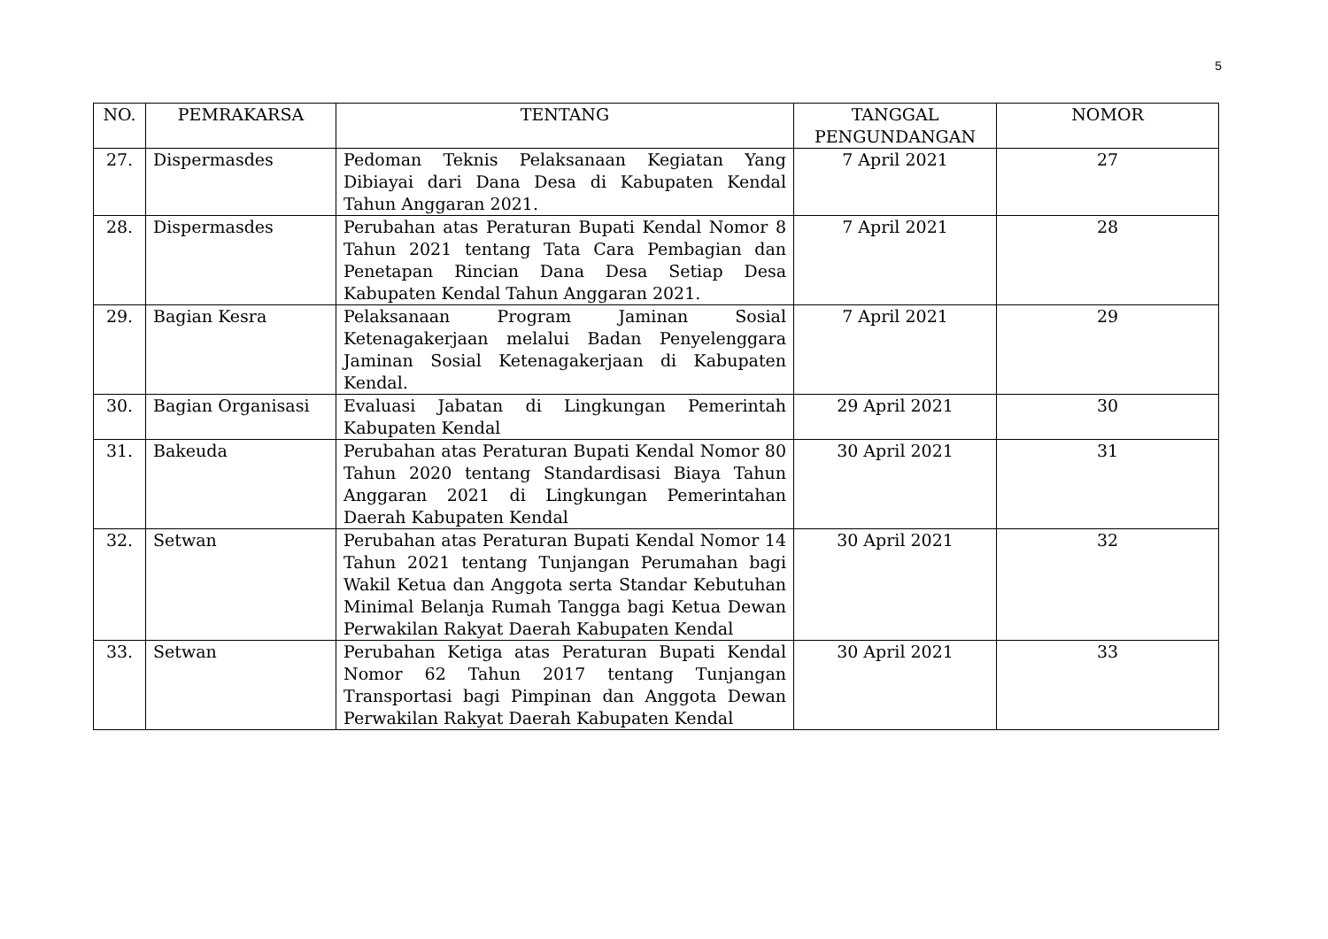5
| NO. | PEMRAKARSA | TENTANG | TANGGAL PENGUNDANGAN | NOMOR |
| --- | --- | --- | --- | --- |
| 27. | Dispermasdes | Pedoman Teknis Pelaksanaan Kegiatan Yang Dibiayai dari Dana Desa di Kabupaten Kendal Tahun Anggaran 2021. | 7 April 2021 | 27 |
| 28. | Dispermasdes | Perubahan atas Peraturan Bupati Kendal Nomor 8 Tahun 2021 tentang Tata Cara Pembagian dan Penetapan Rincian Dana Desa Setiap Desa Kabupaten Kendal Tahun Anggaran 2021. | 7 April 2021 | 28 |
| 29. | Bagian Kesra | Pelaksanaan Program Jaminan Sosial Ketenagakerjaan melalui Badan Penyelenggara Jaminan Sosial Ketenagakerjaan di Kabupaten Kendal. | 7 April 2021 | 29 |
| 30. | Bagian Organisasi | Evaluasi Jabatan di Lingkungan Pemerintah Kabupaten Kendal | 29 April 2021 | 30 |
| 31. | Bakeuda | Perubahan atas Peraturan Bupati Kendal Nomor 80 Tahun 2020 tentang Standardisasi Biaya Tahun Anggaran 2021 di Lingkungan Pemerintahan Daerah Kabupaten Kendal | 30 April 2021 | 31 |
| 32. | Setwan | Perubahan atas Peraturan Bupati Kendal Nomor 14 Tahun 2021 tentang Tunjangan Perumahan bagi Wakil Ketua dan Anggota serta Standar Kebutuhan Minimal Belanja Rumah Tangga bagi Ketua Dewan Perwakilan Rakyat Daerah Kabupaten Kendal | 30 April 2021 | 32 |
| 33. | Setwan | Perubahan Ketiga atas Peraturan Bupati Kendal Nomor 62 Tahun 2017 tentang Tunjangan Transportasi bagi Pimpinan dan Anggota Dewan Perwakilan Rakyat Daerah Kabupaten Kendal | 30 April 2021 | 33 |